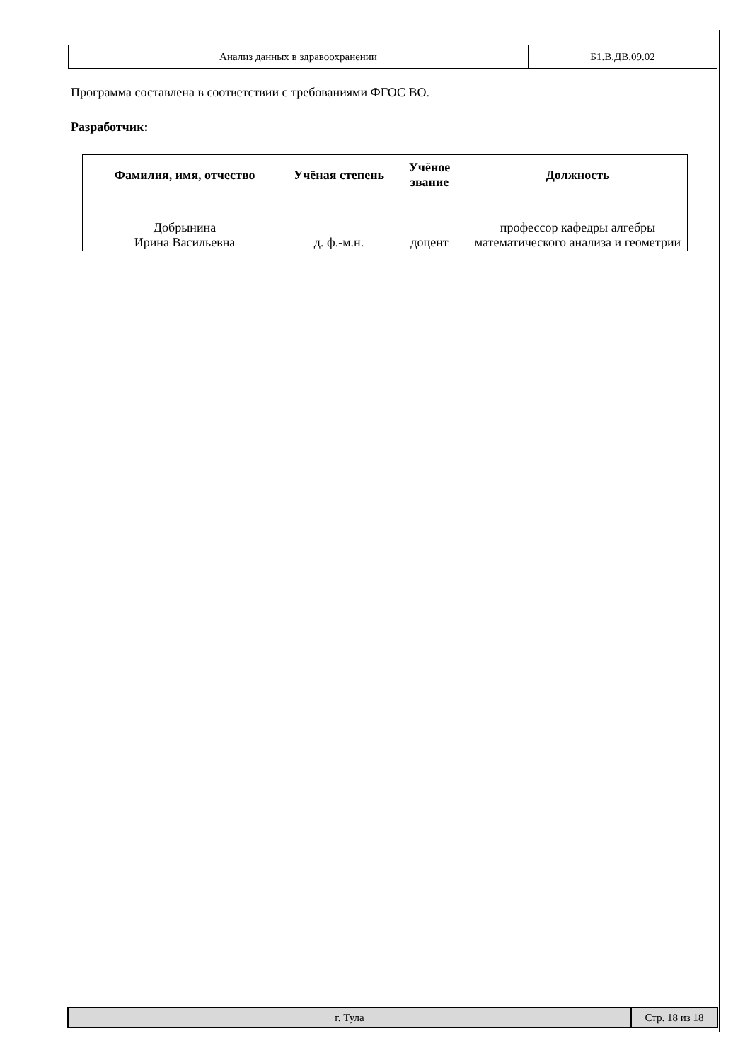| Анализ данных в здравоохранении | Б1.В.ДВ.09.02 |
Программа составлена в соответствии с требованиями ФГОС ВО.
Разработчик:
| Фамилия, имя, отчество | Учёная степень | Учёное звание | Должность |
| --- | --- | --- | --- |
| Добрынина Ирина Васильевна | д. ф.-м.н. | доцент | профессор кафедры алгебры математического анализа и геометрии |
| г. Тула | Стр. 18 из 18 |